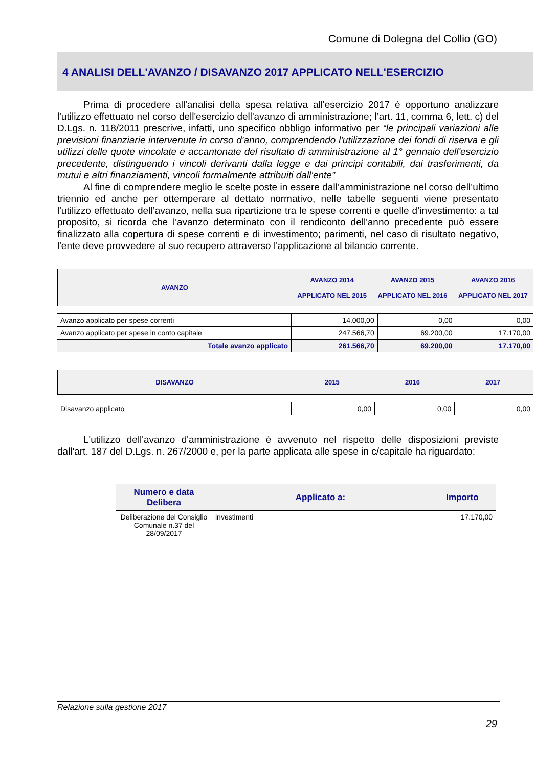Comune di Dolegna del Collio (GO)
4 ANALISI DELL'AVANZO / DISAVANZO 2017 APPLICATO NELL'ESERCIZIO
Prima di procedere all'analisi della spesa relativa all'esercizio 2017 è opportuno analizzare l'utilizzo effettuato nel corso dell'esercizio dell'avanzo di amministrazione; l’art. 11, comma 6, lett. c) del D.Lgs. n. 118/2011 prescrive, infatti, uno specifico obbligo informativo per “le principali variazioni alle previsioni finanziarie intervenute in corso d'anno, comprendendo l'utilizzazione dei fondi di riserva e gli utilizzi delle quote vincolate e accantonate del risultato di amministrazione al 1° gennaio dell'esercizio precedente, distinguendo i vincoli derivanti dalla legge e dai principi contabili, dai trasferimenti, da mutui e altri finanziamenti, vincoli formalmente attribuiti dall'ente”
Al fine di comprendere meglio le scelte poste in essere dall’amministrazione nel corso dell’ultimo triennio ed anche per ottemperare al dettato normativo, nelle tabelle seguenti viene presentato l'utilizzo effettuato dell’avanzo, nella sua ripartizione tra le spese correnti e quelle d’investimento: a tal proposito, si ricorda che l'avanzo determinato con il rendiconto dell'anno precedente può essere finalizzato alla copertura di spese correnti e di investimento; parimenti, nel caso di risultato negativo, l'ente deve provvedere al suo recupero attraverso l'applicazione al bilancio corrente.
| AVANZO | AVANZO 2014 APPLICATO NEL 2015 | AVANZO 2015 APPLICATO NEL 2016 | AVANZO 2016 APPLICATO NEL 2017 |
| --- | --- | --- | --- |
| Avanzo applicato per spese correnti | 14.000,00 | 0,00 | 0,00 |
| Avanzo applicato per spese in conto capitale | 247.566,70 | 69.200,00 | 17.170,00 |
| Totale avanzo applicato | 261.566,70 | 69.200,00 | 17.170,00 |
| DISAVANZO | 2015 | 2016 | 2017 |
| --- | --- | --- | --- |
| Disavanzo applicato | 0,00 | 0,00 | 0,00 |
L'utilizzo dell'avanzo d'amministrazione è avvenuto nel rispetto delle disposizioni previste dall'art. 187 del D.Lgs. n. 267/2000 e, per la parte applicata alle spese in c/capitale ha riguardato:
| Numero e data Delibera | Applicato a: | Importo |
| --- | --- | --- |
| Deliberazione del Consiglio Comunale n.37 del 28/09/2017 | investimenti | 17.170,00 |
Relazione sulla gestione 2017
29